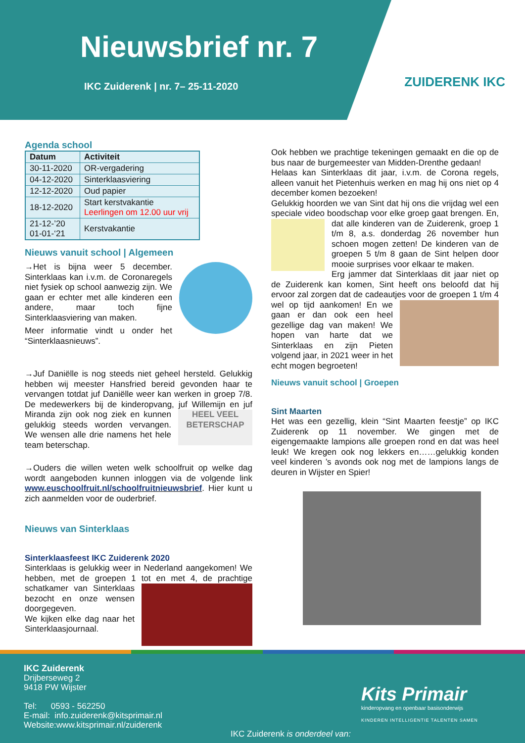Nieuwsbrief nr. 7
IKC Zuiderenk | nr. 7– 25-11-2020
ZUIDERENK IKC
Agenda school
| Datum | Activiteit |
| --- | --- |
| 30-11-2020 | OR-vergadering |
| 04-12-2020 | Sinterklaasviering |
| 12-12-2020 | Oud papier |
| 18-12-2020 | Start kerstvakantie Leerlingen om 12.00 uur vrij |
| 21-12-’20 01-01-‘21 | Kerstvakantie |
Nieuws vanuit school | Algemeen
→Het is bijna weer 5 december. Sinterklaas kan i.v.m. de Coronaregels niet fysiek op school aanwezig zijn. We gaan er echter met alle kinderen een andere, maar toch fijne Sinterklaasviering van maken.
Meer informatie vindt u onder het “Sinterklaasnieuws”.
→Juf Daniëlle is nog steeds niet geheel hersteld. Gelukkig hebben wij meester Hansfried bereid gevonden haar te vervangen totdat juf Daniëlle weer kan werken in groep 7/8. De medewerkers bij de kinderopvang, juf Willemijn en HEEL VEEL BETERSCHAP juf Miranda zijn ook nog ziek en kunnen gelukkig steeds worden vervangen. We wensen alle drie namens het hele team beterschap.
→Ouders die willen weten welk schoolfruit op welke dag wordt aangeboden kunnen inloggen via de volgende link www.euschoolfruit.nl/schoolfruitnieuwsbrief. Hier kunt u zich aanmelden voor de ouderbrief.
Nieuws van Sinterklaas
Sinterklaasfeest IKC Zuiderenk 2020
Sinterklaas is gelukkig weer in Nederland aangekomen! We hebben, met de groepen 1 tot en met 4, de prachtige schatkamer van Sinterklaas bezocht en onze wensen doorgegeven.
We kijken elke dag naar het Sinterklaasjournaal.
Ook hebben we prachtige tekeningen gemaakt en die op de bus naar de burgemeester van Midden-Drenthe gedaan!
Helaas kan Sinterklaas dit jaar, i.v.m. de Corona regels, alleen vanuit het Pietenhuis werken en mag hij ons niet op 4 december komen bezoeken!
Gelukkig hoorden we van Sint dat hij ons die vrijdag wel een speciale video boodschap voor elke groep gaat brengen. En, dat alle kinderen van de Zuiderenk, groep 1 t/m 8, a.s. donderdag 26 november hun schoen mogen zetten! De kinderen van de groepen 5 t/m 8 gaan de Sint helpen door mooie surprises voor elkaar te maken.
Erg jammer dat Sinterklaas dit jaar niet op de Zuiderenk kan komen, Sint heeft ons beloofd dat hij ervoor zal zorgen dat de cadeautjes voor de groepen 1 t/m 4 wel op tijd aankomen! En we gaan er dan ook een heel gezellige dag van maken! We hopen van harte dat we Sinterklaas en zijn Pieten volgend jaar, in 2021 weer in het echt mogen begroeten!
Nieuws vanuit school | Groepen
Sint Maarten
Het was een gezellig, klein “Sint Maarten feestje” op IKC Zuiderenk op 11 november. We gingen met de eigengemaakte lampions alle groepen rond en dat was heel leuk! We kregen ook nog lekkers en……gelukkig konden veel kinderen ’s avonds ook nog met de lampions langs de deuren in Wijster en Spier!
IKC Zuiderenk
Drijberseweg 2
9418 PW Wijster
Tel: 0593 - 562250
E-mail: info.zuiderenk@kitsprimair.nl
Website:www.kitsprimair.nl/zuiderenk
IKC Zuiderenk is onderdeel van:
Kits Primair
kinderopvang en openbaar basisonderwijs
KINDEREN INTELLIGENTIE TALENTEN SAMEN